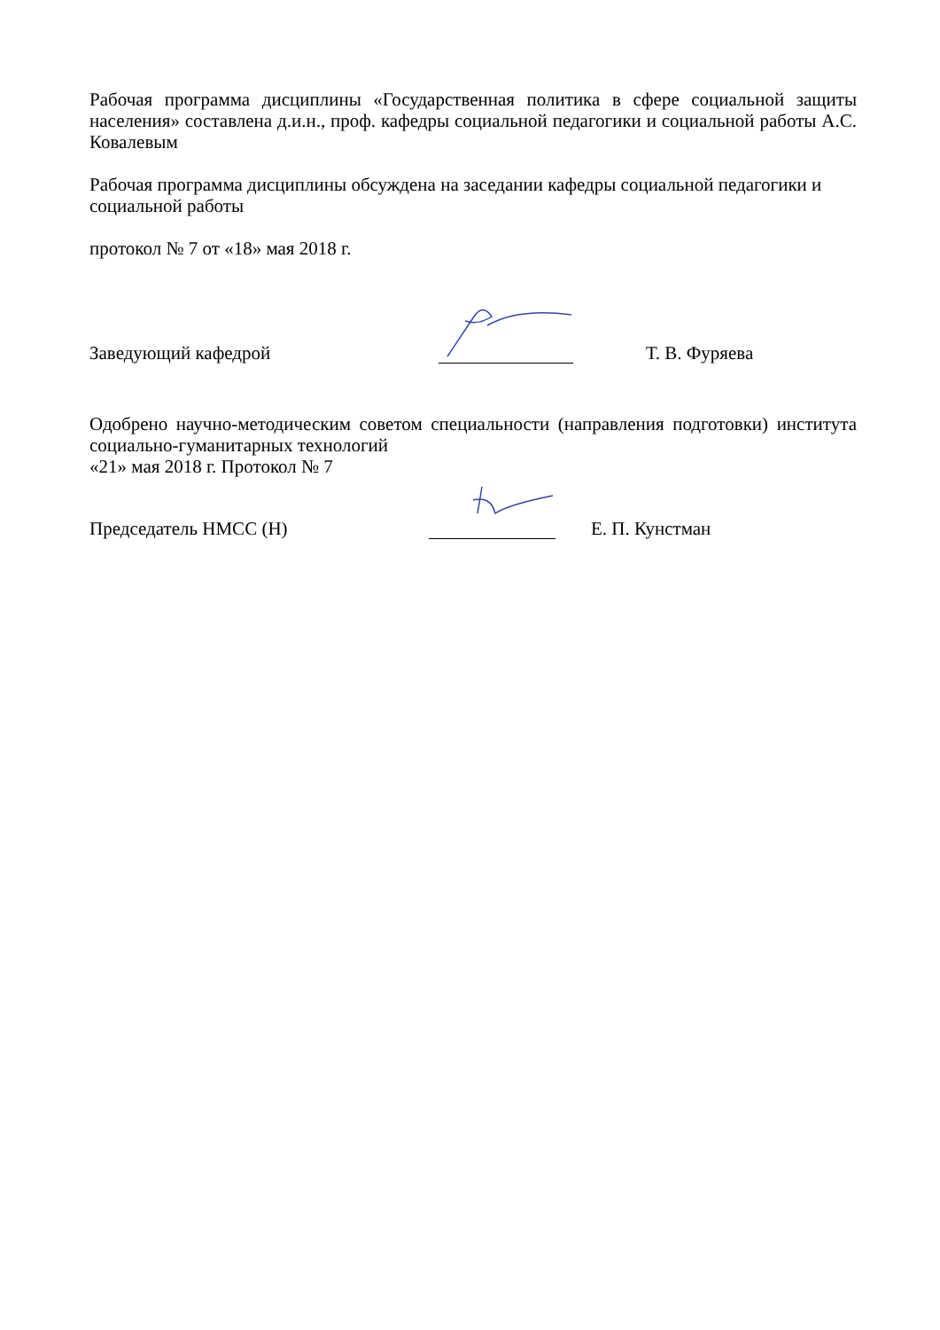Рабочая программа дисциплины «Государственная политика в сфере социальной защиты населения» составлена д.и.н., проф. кафедры социальной педагогики и социальной работы А.С. Ковалевым
Рабочая программа дисциплины обсуждена на заседании кафедры социальной педагогики и социальной работы
протокол № 7 от «18» мая 2018 г.
Заведующий кафедрой Т. В. Фуряева
Одобрено научно-методическим советом специальности (направления подготовки) института социально-гуманитарных технологий
«21» мая 2018 г. Протокол № 7
Председатель НМСС (Н) Е. П. Кунстман